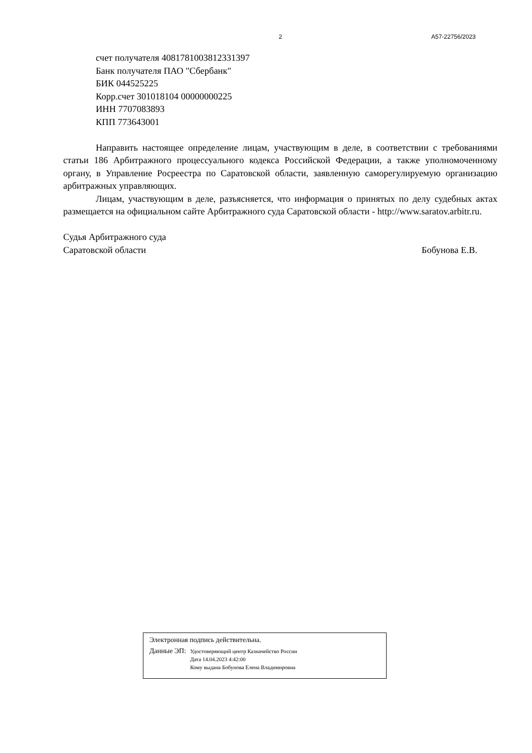2 А57-22756/2023
счет получателя 40817810038123313​97
Банк получателя ПАО "Сбербанк"
БИК 044525225
Корр.счет 301018104 00000000225
ИНН 7707083893
КПП 773643001
Направить настоящее определение лицам, участвующим в деле, в соответствии с требованиями статьи 186 Арбитражного процессуального кодекса Российской Федерации, а также уполномоченному органу, в Управление Росреестра по Саратовской области, заявленную саморегулируемую организацию арбитражных управляющих.
Лицам, участвующим в деле, разъясняется, что информация о принятых по делу судебных актах размещается на официальном сайте Арбитражного суда Саратовской области - http://www.saratov.arbitr.ru.
Судья Арбитражного суда
Саратовской области Бобунова Е.В.
Электронная подпись действительна.
Данные ЭП:
Удостоверяющий центр Казначейство России
Дата 14.04.2023 4:42:00
Кому выдана Бобунова Елена Владимировна